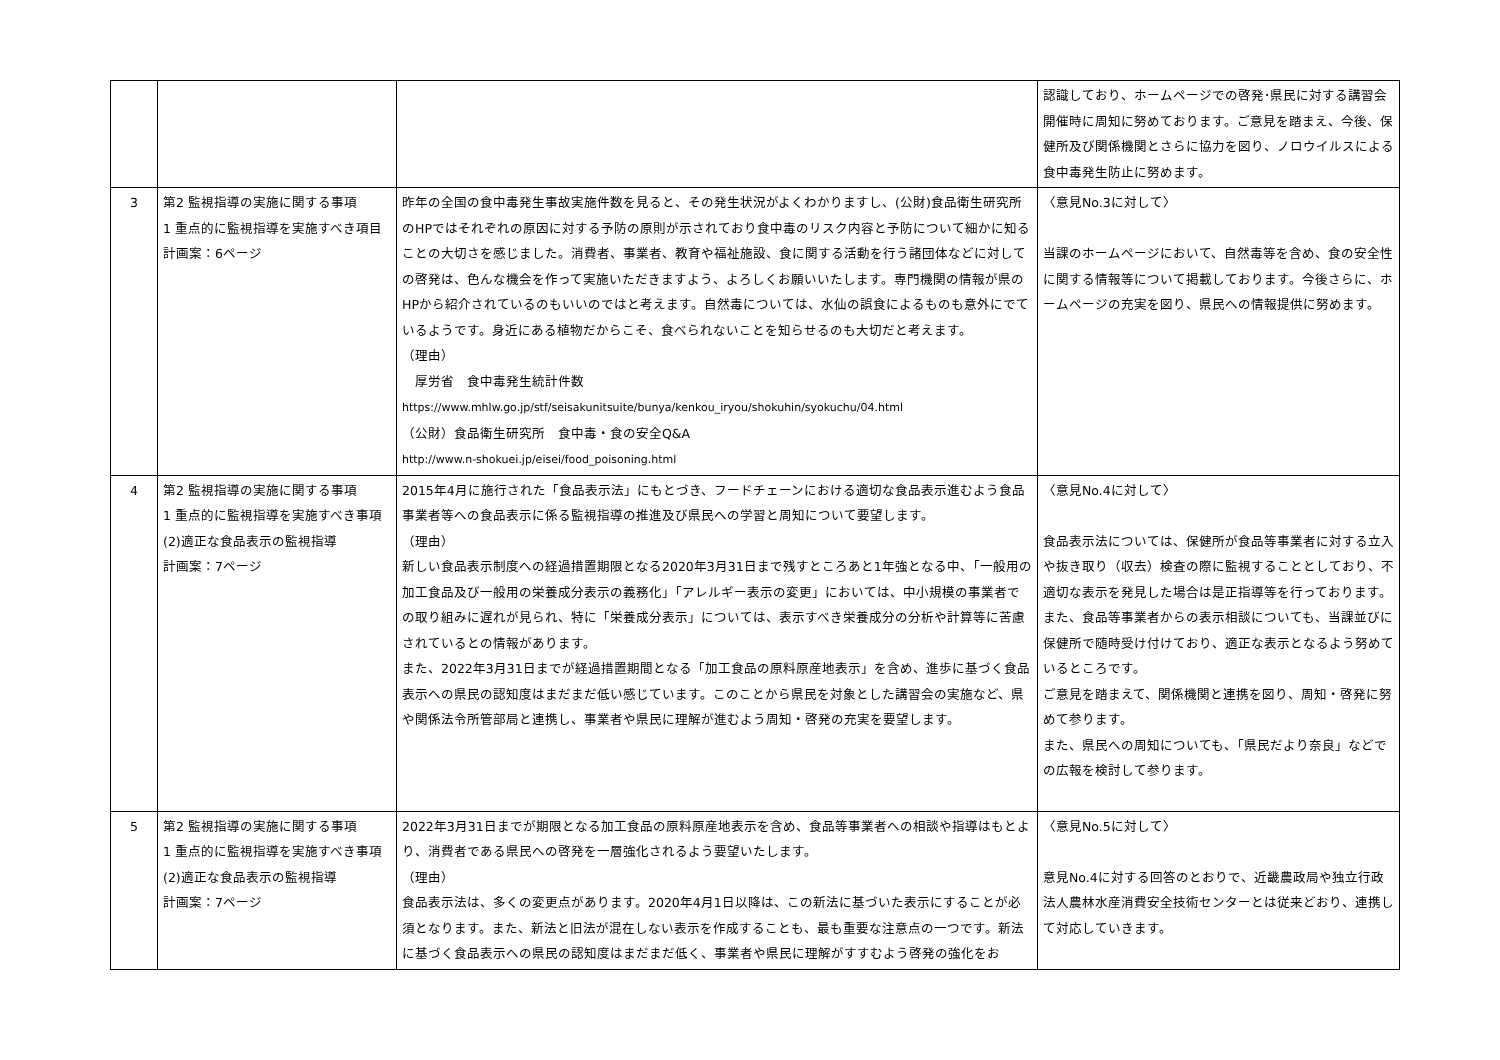| | | | 認識しており、ホームページでの啓発･県民に対する講習会開催時に周知に努めております。ご意見を踏まえ、今後、保健所及び関係機関とさらに協力を図り、ノロウイルスによる食中毒発生防止に努めます。 |
| 3 | 第2 監視指導の実施に関する事項 1 重点的に監視指導を実施すべき項目 計画案：6ページ | 昨年の全国の食中毒発生事故実施件数を見ると、その発生状況がよくわかりますし、(公財)食品衛生研究所のHPではそれぞれの原因に対する予防の原則が示されており食中毒のリスク内容と予防について細かに知ることの大切さを感じました。消費者、事業者、教育や福祉施設、食に関する活動を行う諸団体などに対しての啓発は、色んな機会を作って実施いただきますよう、よろしくお願いいたします。専門機関の情報が県のHPから紹介されているのもいいのではと考えます。自然毒については、水仙の誤食によるものも意外にでているようです。身近にある植物だからこそ、食べられないことを知らせるのも大切だと考えます。 （理由） 厚労省 食中毒発生統計件数 https://www.mhlw.go.jp/stf/seisakunitsuite/bunya/kenkou_iryou/shokuhin/syokuchu/04.html （公財）食品衛生研究所 食中毒・食の安全Q&A http://www.n-shokuei.jp/eisei/food_poisoning.html | 〈意見No.3に対して〉 当課のホームページにおいて、自然毒等を含め、食の安全性に関する情報等について掲載しております。今後さらに、ホームページの充実を図り、県民への情報提供に努めます。 |
| 4 | 第2 監視指導の実施に関する事項 1 重点的に監視指導を実施すべき事項 (2)適正な食品表示の監視指導 計画案：7ページ | 2015年4月に施行された「食品表示法」にもとづき、フードチェーンにおける適切な食品表示進むよう食品事業者等への食品表示に係る監視指導の推進及び県民への学習と周知について要望します。 （理由） 新しい食品表示制度への経過措置期限となる2020年3月31日まで残すところあと1年強となる中、「一般用の加工食品及び一般用の栄養成分表示の義務化」「アレルギー表示の変更」においては、中小規模の事業者での取り組みに遅れが見られ、特に「栄養成分表示」については、表示すべき栄養成分の分析や計算等に苦慮されているとの情報があります。 また、2022年3月31日までが経過措置期間となる「加工食品の原料原産地表示」を含め、進歩に基づく食品表示への県民の認知度はまだまだ低い感じています。このことから県民を対象とした講習会の実施など、県や関係法令所管部局と連携し、事業者や県民に理解が進むよう周知・啓発の充実を要望します。 | 〈意見No.4に対して〉 食品表示法については、保健所が食品等事業者に対する立入や抜き取り（収去）検査の際に監視することとしており、不適切な表示を発見した場合は是正指導等を行っております。また、食品等事業者からの表示相談についても、当課並びに保健所で随時受け付けており、適正な表示となるよう努めているところです。 ご意見を踏まえて、関係機関と連携を図り、周知・啓発に努めて参ります。 また、県民への周知についても、「県民だより奈良」などでの広報を検討して参ります。 |
| 5 | 第2 監視指導の実施に関する事項 1 重点的に監視指導を実施すべき事項 (2)適正な食品表示の監視指導 計画案：7ページ | 2022年3月31日までが期限となる加工食品の原料原産地表示を含め、食品等事業者への相談や指導はもとより、消費者である県民への啓発を一層強化されるよう要望いたします。 （理由） 食品表示法は、多くの変更点があります。2020年4月1日以降は、この新法に基づいた表示にすることが必須となります。また、新法と旧法が混在しない表示を作成することも、最も重要な注意点の一つです。新法に基づく食品表示への県民の認知度はまだまだ低く、事業者や県民に理解がすすむよう啓発の強化をお | 〈意見No.5に対して〉 意見No.4に対する回答のとおりで、近畿農政局や独立行政法人農林水産消費安全技術センターとは従来どおり、連携して対応していきます。 |